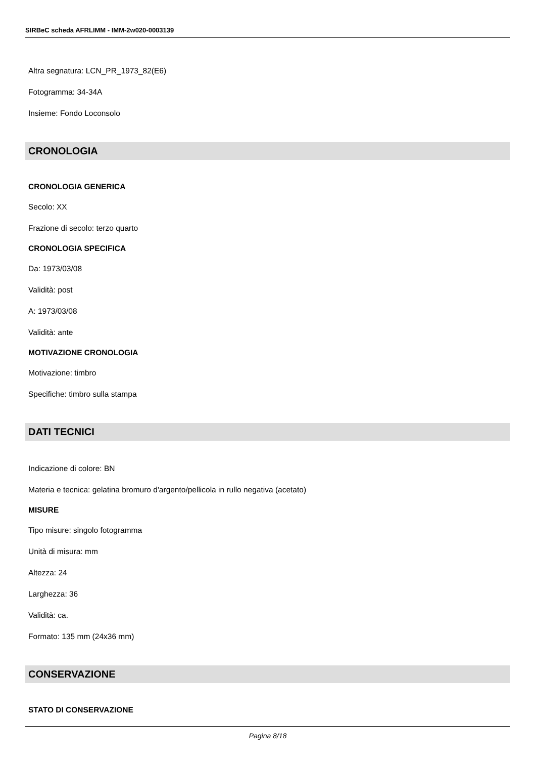SIRBeC scheda AFRLIMM - IMM-2w020-0003139
Altra segnatura: LCN_PR_1973_82(E6)
Fotogramma: 34-34A
Insieme: Fondo Loconsolo
CRONOLOGIA
CRONOLOGIA GENERICA
Secolo: XX
Frazione di secolo: terzo quarto
CRONOLOGIA SPECIFICA
Da: 1973/03/08
Validità: post
A: 1973/03/08
Validità: ante
MOTIVAZIONE CRONOLOGIA
Motivazione: timbro
Specifiche: timbro sulla stampa
DATI TECNICI
Indicazione di colore: BN
Materia e tecnica: gelatina bromuro d'argento/pellicola in rullo negativa (acetato)
MISURE
Tipo misure: singolo fotogramma
Unità di misura: mm
Altezza: 24
Larghezza: 36
Validità: ca.
Formato: 135 mm (24x36 mm)
CONSERVAZIONE
STATO DI CONSERVAZIONE
Pagina 8/18